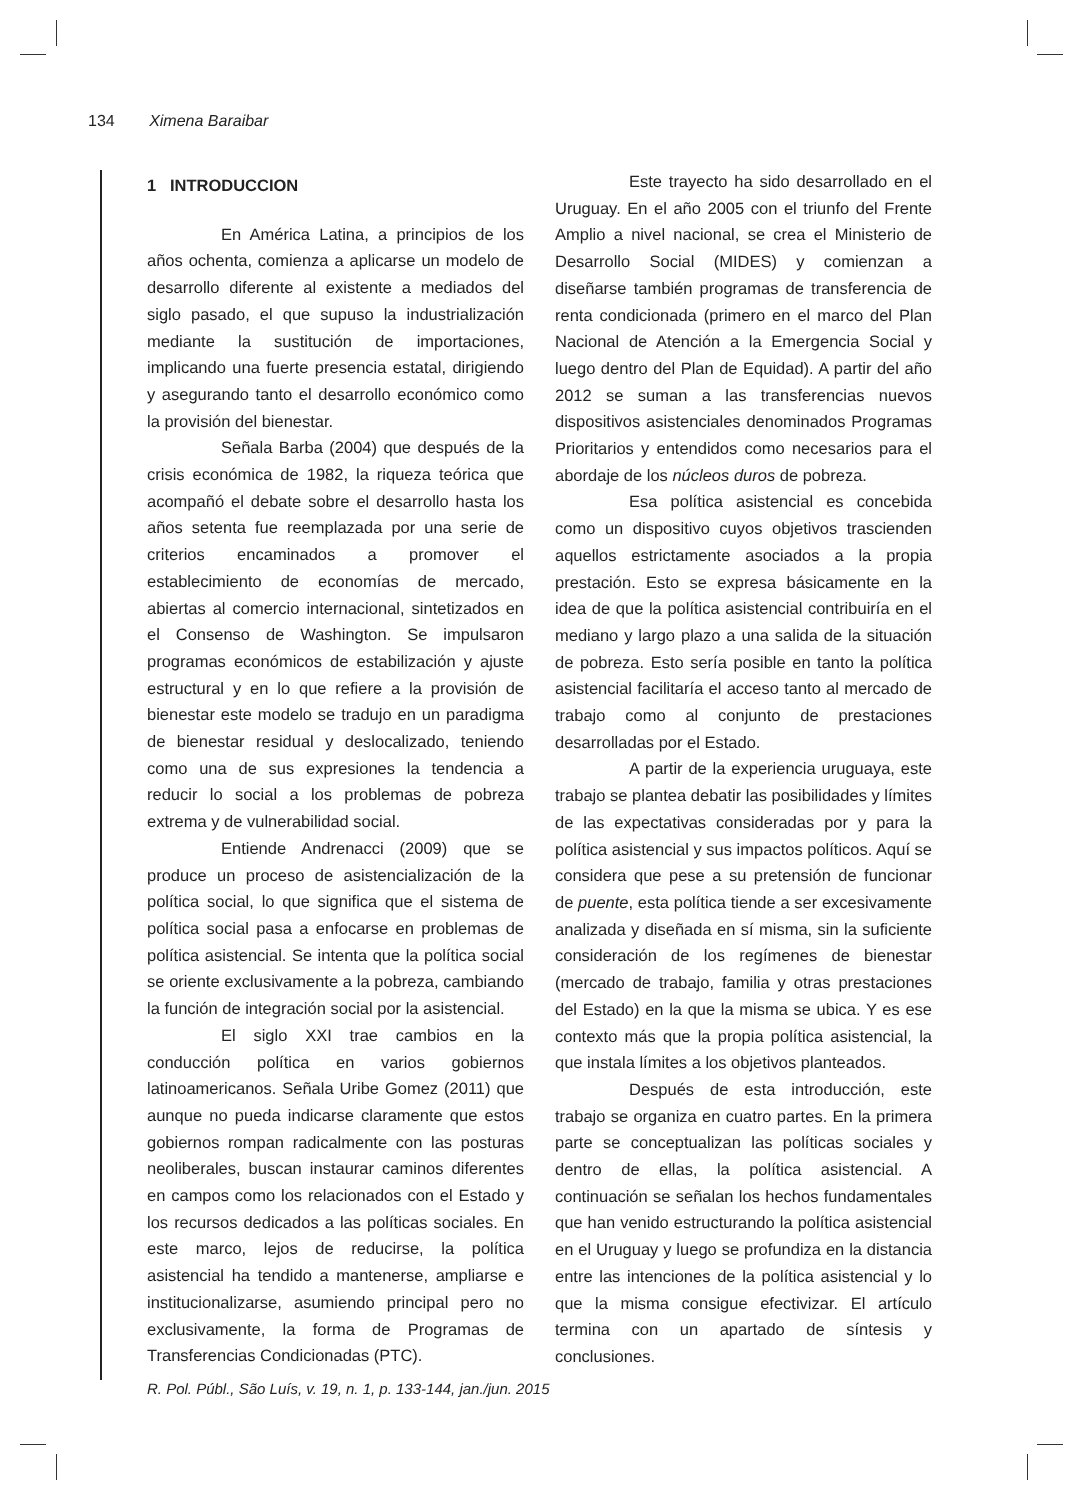134 Ximena Baraibar
1 INTRODUCCION
En América Latina, a principios de los años ochenta, comienza a aplicarse un modelo de desarrollo diferente al existente a mediados del siglo pasado, el que supuso la industrialización mediante la sustitución de importaciones, implicando una fuerte presencia estatal, dirigiendo y asegurando tanto el desarrollo económico como la provisión del bienestar.
Señala Barba (2004) que después de la crisis económica de 1982, la riqueza teórica que acompañó el debate sobre el desarrollo hasta los años setenta fue reemplazada por una serie de criterios encaminados a promover el establecimiento de economías de mercado, abiertas al comercio internacional, sintetizados en el Consenso de Washington. Se impulsaron programas económicos de estabilización y ajuste estructural y en lo que refiere a la provisión de bienestar este modelo se tradujo en un paradigma de bienestar residual y deslocalizado, teniendo como una de sus expresiones la tendencia a reducir lo social a los problemas de pobreza extrema y de vulnerabilidad social.
Entiende Andrenacci (2009) que se produce un proceso de asistencialización de la política social, lo que significa que el sistema de política social pasa a enfocarse en problemas de política asistencial. Se intenta que la política social se oriente exclusivamente a la pobreza, cambiando la función de integración social por la asistencial.
El siglo XXI trae cambios en la conducción política en varios gobiernos latinoamericanos. Señala Uribe Gomez (2011) que aunque no pueda indicarse claramente que estos gobiernos rompan radicalmente con las posturas neoliberales, buscan instaurar caminos diferentes en campos como los relacionados con el Estado y los recursos dedicados a las políticas sociales. En este marco, lejos de reducirse, la política asistencial ha tendido a mantenerse, ampliarse e institucionalizarse, asumiendo principal pero no exclusivamente, la forma de Programas de Transferencias Condicionadas (PTC).
Este trayecto ha sido desarrollado en el Uruguay. En el año 2005 con el triunfo del Frente Amplio a nivel nacional, se crea el Ministerio de Desarrollo Social (MIDES) y comienzan a diseñarse también programas de transferencia de renta condicionada (primero en el marco del Plan Nacional de Atención a la Emergencia Social y luego dentro del Plan de Equidad). A partir del año 2012 se suman a las transferencias nuevos dispositivos asistenciales denominados Programas Prioritarios y entendidos como necesarios para el abordaje de los núcleos duros de pobreza.
Esa política asistencial es concebida como un dispositivo cuyos objetivos trascienden aquellos estrictamente asociados a la propia prestación. Esto se expresa básicamente en la idea de que la política asistencial contribuiría en el mediano y largo plazo a una salida de la situación de pobreza. Esto sería posible en tanto la política asistencial facilitaría el acceso tanto al mercado de trabajo como al conjunto de prestaciones desarrolladas por el Estado.
A partir de la experiencia uruguaya, este trabajo se plantea debatir las posibilidades y límites de las expectativas consideradas por y para la política asistencial y sus impactos políticos. Aquí se considera que pese a su pretensión de funcionar de puente, esta política tiende a ser excesivamente analizada y diseñada en sí misma, sin la suficiente consideración de los regímenes de bienestar (mercado de trabajo, familia y otras prestaciones del Estado) en la que la misma se ubica. Y es ese contexto más que la propia política asistencial, la que instala límites a los objetivos planteados.
Después de esta introducción, este trabajo se organiza en cuatro partes. En la primera parte se conceptualizan las políticas sociales y dentro de ellas, la política asistencial. A continuación se señalan los hechos fundamentales que han venido estructurando la política asistencial en el Uruguay y luego se profundiza en la distancia entre las intenciones de la política asistencial y lo que la misma consigue efectivizar. El artículo termina con un apartado de síntesis y conclusiones.
R. Pol. Públ., São Luís, v. 19, n. 1, p. 133-144, jan./jun. 2015